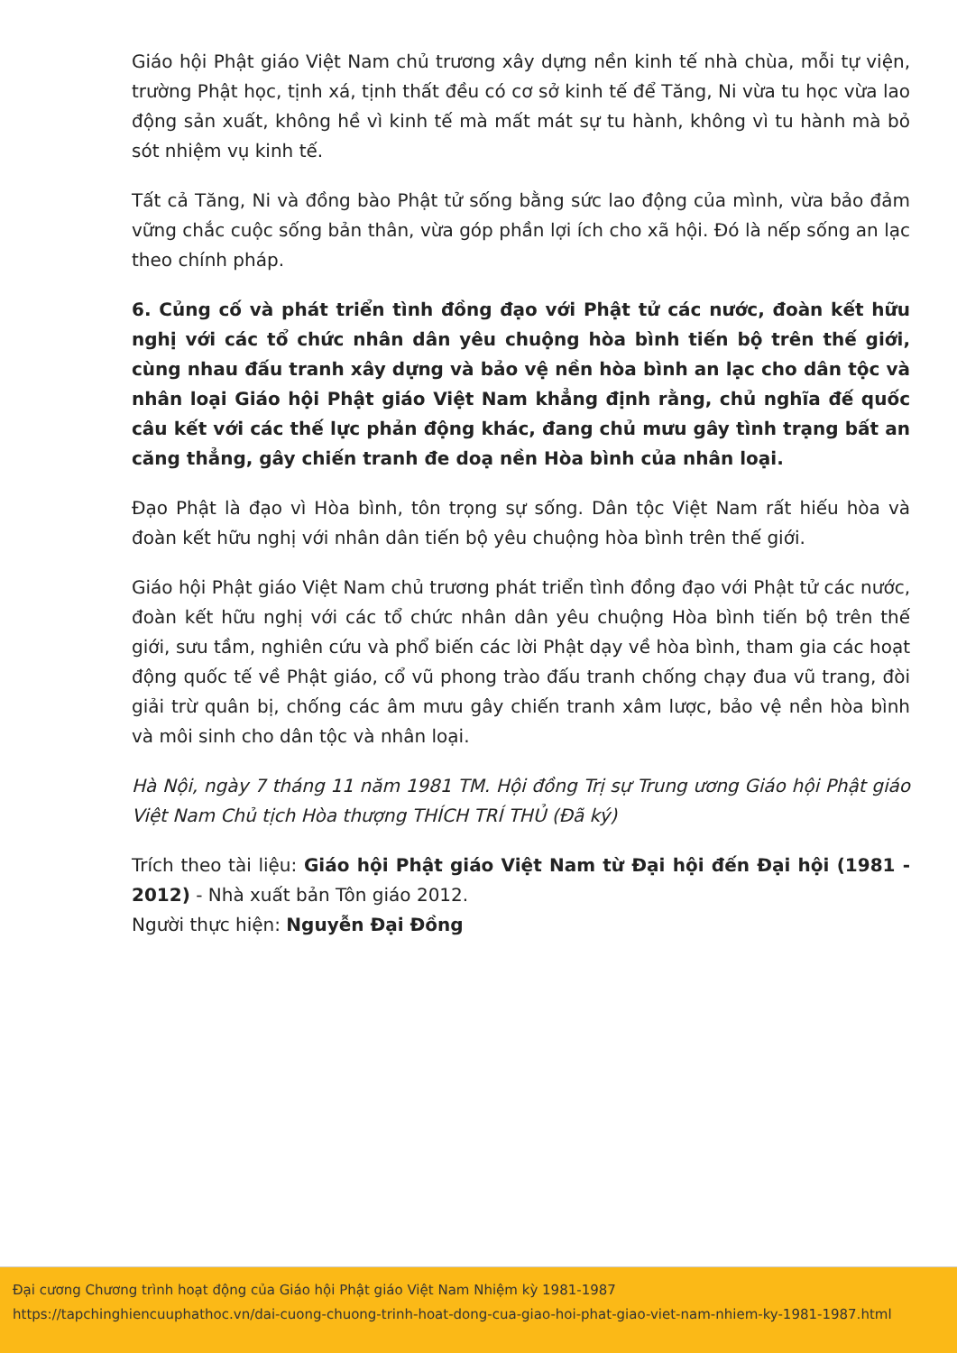Giáo hội Phật giáo Việt Nam chủ trương xây dựng nền kinh tế nhà chùa, mỗi tự viện, trường Phật học, tịnh xá, tịnh thất đều có cơ sở kinh tế để Tăng, Ni vừa tu học vừa lao động sản xuất, không hề vì kinh tế mà mất mát sự tu hành, không vì tu hành mà bỏ sót nhiệm vụ kinh tế.
Tất cả Tăng, Ni và đồng bào Phật tử sống bằng sức lao động của mình, vừa bảo đảm vững chắc cuộc sống bản thân, vừa góp phần lợi ích cho xã hội. Đó là nếp sống an lạc theo chính pháp.
6. Củng cố và phát triển tình đồng đạo với Phật tử các nước, đoàn kết hữu nghị với các tổ chức nhân dân yêu chuộng hòa bình tiến bộ trên thế giới, cùng nhau đấu tranh xây dựng và bảo vệ nền hòa bình an lạc cho dân tộc và nhân loại Giáo hội Phật giáo Việt Nam khẳng định rằng, chủ nghĩa đế quốc câu kết với các thế lực phản động khác, đang chủ mưu gây tình trạng bất an căng thẳng, gây chiến tranh đe doạ nền Hòa bình của nhân loại.
Đạo Phật là đạo vì Hòa bình, tôn trọng sự sống. Dân tộc Việt Nam rất hiếu hòa và đoàn kết hữu nghị với nhân dân tiến bộ yêu chuộng hòa bình trên thế giới.
Giáo hội Phật giáo Việt Nam chủ trương phát triển tình đồng đạo với Phật tử các nước, đoàn kết hữu nghị với các tổ chức nhân dân yêu chuộng Hòa bình tiến bộ trên thế giới, sưu tầm, nghiên cứu và phổ biến các lời Phật dạy về hòa bình, tham gia các hoạt động quốc tế về Phật giáo, cổ vũ phong trào đấu tranh chống chạy đua vũ trang, đòi giải trừ quân bị, chống các âm mưu gây chiến tranh xâm lược, bảo vệ nền hòa bình và môi sinh cho dân tộc và nhân loại.
Hà Nội, ngày 7 tháng 11 năm 1981 TM. Hội đồng Trị sự Trung ương Giáo hội Phật giáo Việt Nam Chủ tịch Hòa thượng THÍCH TRÍ THỦ (Đã ký)
Trích theo tài liệu: Giáo hội Phật giáo Việt Nam từ Đại hội đến Đại hội (1981 - 2012) - Nhà xuất bản Tôn giáo 2012.
Người thực hiện: Nguyễn Đại Đồng
Đại cương Chương trình hoạt động của Giáo hội Phật giáo Việt Nam Nhiệm kỳ 1981-1987
https://tapchinghiencuuphathoc.vn/dai-cuong-chuong-trinh-hoat-dong-cua-giao-hoi-phat-giao-viet-nam-nhiem-ky-1981-1987.html